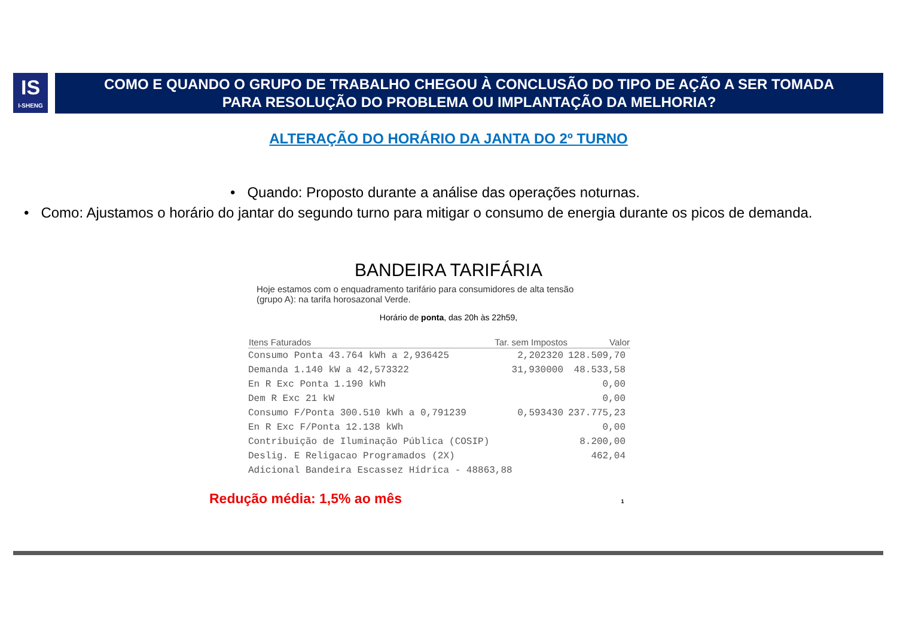IS
I-SHENG
COMO E QUANDO O GRUPO DE TRABALHO CHEGOU À CONCLUSÃO DO TIPO DE AÇÃO A SER TOMADA
PARA RESOLUÇÃO DO PROBLEMA OU IMPLANTAÇÃO DA MELHORIA?
ALTERAÇÃO DO HORÁRIO DA JANTA DO 2º TURNO
• Quando: Proposto durante a análise das operações noturnas.
• Como: Ajustamos o horário do jantar do segundo turno para mitigar o consumo de energia durante os picos de demanda.
BANDEIRA TARIFÁRIA
Hoje estamos com o enquadramento tarifário para consumidores de alta tensão
(grupo A): na tarifa horosazonal Verde.
Horário de ponta, das 20h às 22h59,
| Itens Faturados | Tar. sem Impostos | Valor |
| --- | --- | --- |
| Consumo Ponta 43.764 kWh a 2,936425 | 2,202320 | 128.509,70 |
| Demanda 1.140 kW a 42,573322 | 31,930000 | 48.533,58 |
| En R Exc Ponta 1.190 kWh | | 0,00 |
| Dem R Exc 21 kW | | 0,00 |
| Consumo F/Ponta 300.510 kWh a 0,791239 | 0,593430 | 237.775,23 |
| En R Exc F/Ponta 12.138 kWh | | 0,00 |
| Contribuição de Iluminação Pública (COSIP) | | 8.200,00 |
| Deslig. E Religacao Programados (2X) | | 462,04 |
| Adicional Bandeira Escassez Hídrica - 48863,88 | | |
Redução média: 1,5% ao mês 1